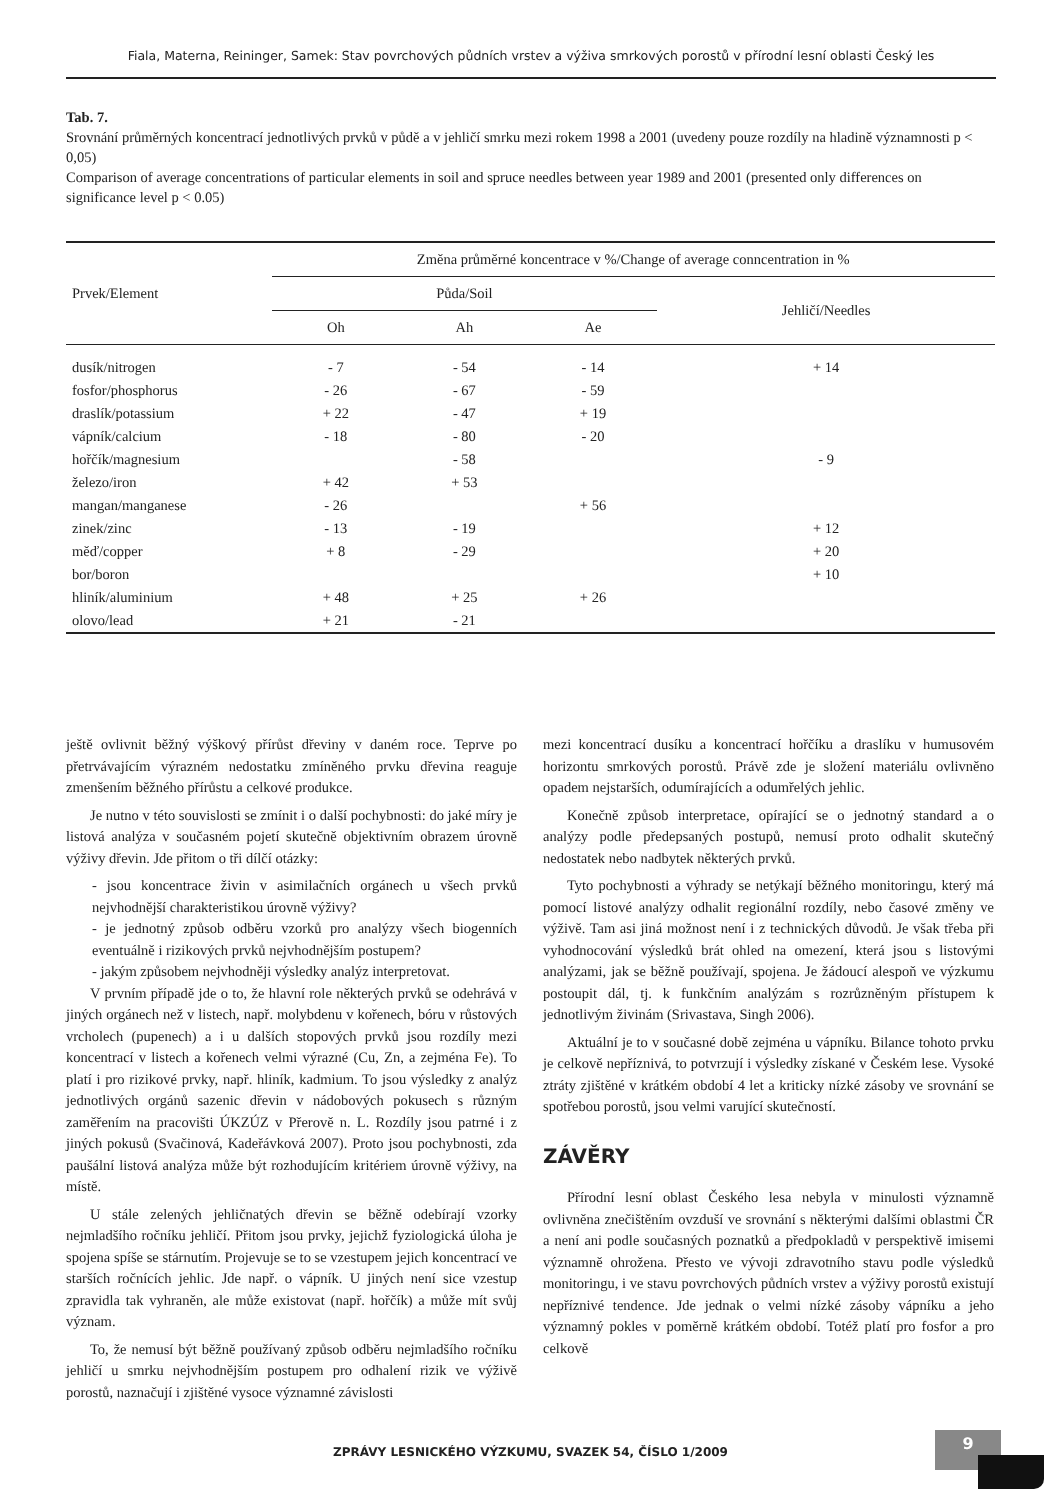Fiala, Materna, Reininger, Samek: Stav povrchových půdních vrstev a výživa smrkových porostů v přírodní lesní oblasti Český les
Tab. 7.
Srovnání průměrných koncentrací jednotlivých prvků v půdě a v jehličí smrku mezi rokem 1998 a 2001 (uvedeny pouze rozdíly na hladině významnosti p < 0,05)
Comparison of average concentrations of particular elements in soil and spruce needles between year 1989 and 2001 (presented only differences on significance level p < 0.05)
| Prvek/Element | Změna průměrné koncentrace v %/Change of average conncentration in % | | | |
| --- | --- | --- | --- | --- |
| | Půda/Soil | | | Jehličí/Needles |
| | Oh | Ah | Ae | |
| dusík/nitrogen | - 7 | - 54 | - 14 | + 14 |
| fosfor/phosphorus | - 26 | - 67 | - 59 | |
| draslík/potassium | + 22 | - 47 | + 19 | |
| vápník/calcium | - 18 | - 80 | - 20 | |
| hořčík/magnesium | | - 58 | | - 9 |
| železo/iron | + 42 | + 53 | | |
| mangan/manganese | - 26 | | + 56 | |
| zinek/zinc | - 13 | - 19 | | + 12 |
| měď/copper | + 8 | - 29 | | + 20 |
| bor/boron | | | | + 10 |
| hliník/aluminium | + 48 | + 25 | + 26 | |
| olovo/lead | + 21 | - 21 | | |
ještě ovlivnit běžný výškový přírůst dřeviny v daném roce. Teprve po přetrvávajícím výrazném nedostatku zmíněného prvku dřevina reaguje zmenšením běžného přírůstu a celkové produkce.
Je nutno v této souvislosti se zmínit i o další pochybnosti: do jaké míry je listová analýza v současném pojetí skutečně objektivním obrazem úrovně výživy dřevin. Jde přitom o tři dílčí otázky:
- jsou koncentrace živin v asimilačních orgánech u všech prvků nejvhodnější charakteristikou úrovně výživy?
- je jednotný způsob odběru vzorků pro analýzy všech biogenních eventuálně i rizikových prvků nejvhodnějším postupem?
- jakým způsobem nejvhodněji výsledky analýz interpretovat.
V prvním případě jde o to, že hlavní role některých prvků se odehrává v jiných orgánech než v listech, např. molybdenu v kořenech, bóru v růstových vrcholech (pupenech) a i u dalších stopových prvků jsou rozdíly mezi koncentrací v listech a kořenech velmi výrazné (Cu, Zn, a zejména Fe). To platí i pro rizikové prvky, např. hliník, kadmium. To jsou výsledky z analýz jednotlivých orgánů sazenic dřevin v nádobových pokusech s různým zaměřením na pracovišti ÚKZÚZ v Přerově n. L. Rozdíly jsou patrné i z jiných pokusů (Svačinová, Kadeřávková 2007). Proto jsou pochybnosti, zda paušální listová analýza může být rozhodujícím kritériem úrovně výživy, na místě.
U stále zelených jehličnatých dřevin se běžně odebírají vzorky nejmladšího ročníku jehličí. Přitom jsou prvky, jejichž fyziologická úloha je spojena spíše se stárnutím. Projevuje se to se vzestupem jejich koncentrací ve starších ročnících jehlic. Jde např. o vápník. U jiných není sice vzestup zpravidla tak vyhraněn, ale může existovat (např. hořčík) a může mít svůj význam.
To, že nemusí být běžně používaný způsob odběru nejmladšího ročníku jehličí u smrku nejvhodnějším postupem pro odhalení rizik ve výživě porostů, naznačují i zjištěné vysoce významné závislosti
mezi koncentrací dusíku a koncentrací hořčíku a draslíku v humusovém horizontu smrkových porostů. Právě zde je složení materiálu ovlivněno opadem nejstarších, odumírajících a odumřelých jehlic.
Konečně způsob interpretace, opírající se o jednotný standard a o analýzy podle předepsaných postupů, nemusí proto odhalit skutečný nedostatek nebo nadbytek některých prvků.
Tyto pochybnosti a výhrady se netýkají běžného monitoringu, který má pomocí listové analýzy odhalit regionální rozdíly, nebo časové změny ve výživě. Tam asi jiná možnost není i z technických důvodů. Je však třeba při vyhodnocování výsledků brát ohled na omezení, která jsou s listovými analýzami, jak se běžně používají, spojena. Je žádoucí alespoň ve výzkumu postoupit dál, tj. k funkčním analýzám s rozrůzněným přístupem k jednotlivým živinám (Srivastava, Singh 2006).
Aktuální je to v současné době zejména u vápníku. Bilance tohoto prvku je celkově nepříznivá, to potvrzují i výsledky získané v Českém lese. Vysoké ztráty zjištěné v krátkém období 4 let a kriticky nízké zásoby ve srovnání se spotřebou porostů, jsou velmi varující skutečností.
ZÁVĚRY
Přírodní lesní oblast Českého lesa nebyla v minulosti významně ovlivněna znečištěním ovzduší ve srovnání s některými dalšími oblastmi ČR a není ani podle současných poznatků a předpokladů v perspektivě imisemi významně ohrožena. Přesto ve vývoji zdravotního stavu podle výsledků monitoringu, i ve stavu povrchových půdních vrstev a výživy porostů existují nepříznivé tendence. Jde jednak o velmi nízké zásoby vápníku a jeho významný pokles v poměrně krátkém období. Totéž platí pro fosfor a pro celkově
ZPRÁVY LESNICKÉHO VÝZKUMU, SVAZEK 54, ČÍSLO 1/2009
9